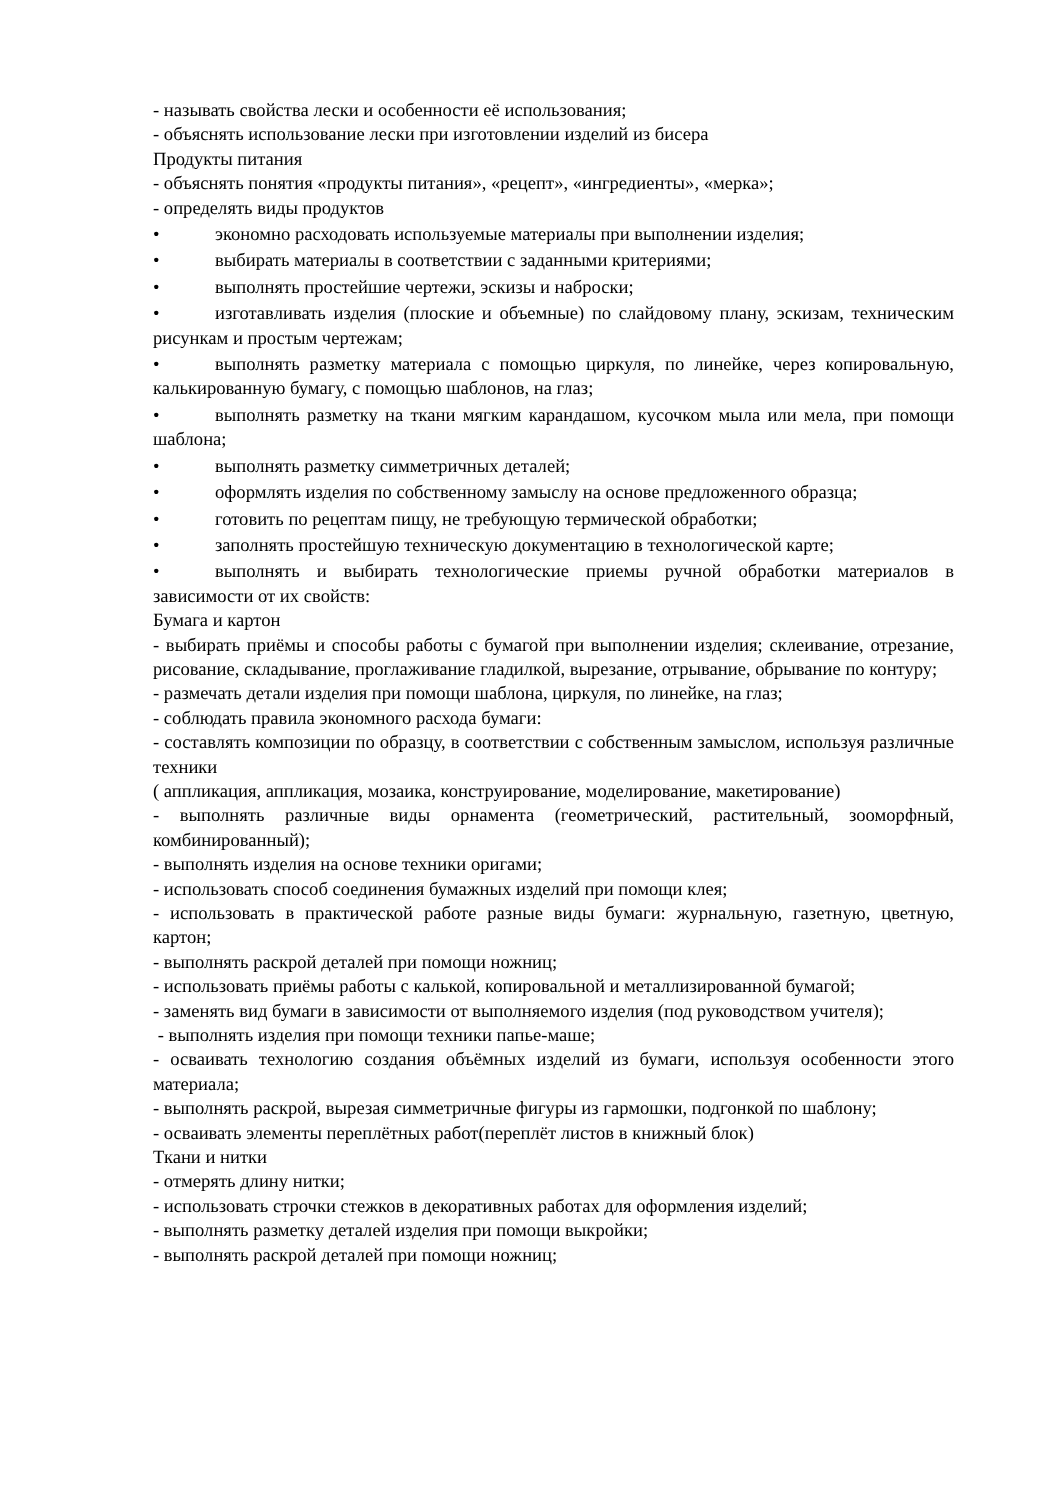- называть свойства лески и особенности её использования;
- объяснять использование лески при изготовлении изделий из бисера
Продукты питания
- объяснять понятия «продукты питания», «рецепт», «ингредиенты», «мерка»;
- определять виды продуктов
• экономно расходовать используемые материалы при выполнении изделия;
• выбирать материалы в соответствии с заданными критериями;
• выполнять простейшие чертежи, эскизы и наброски;
• изготавливать изделия (плоские и объемные) по слайдовому плану, эскизам, техническим рисункам и простым чертежам;
• выполнять разметку материала с помощью циркуля, по линейке, через копировальную, калькированную бумагу, с помощью шаблонов, на глаз;
• выполнять разметку на ткани мягким карандашом, кусочком мыла или мела, при помощи шаблона;
• выполнять разметку симметричных деталей;
• оформлять изделия по собственному замыслу на основе предложенного образца;
• готовить по рецептам пищу, не требующую термической обработки;
• заполнять простейшую техническую документацию в технологической карте;
• выполнять и выбирать технологические приемы ручной обработки материалов в зависимости от их свойств:
Бумага и картон
- выбирать приёмы и способы работы с бумагой при выполнении изделия; склеивание, отрезание, рисование, складывание, проглаживание гладилкой, вырезание, отрывание, обрывание по контуру;
- размечать детали изделия при помощи шаблона, циркуля, по линейке, на глаз;
- соблюдать правила экономного расхода бумаги:
- составлять композиции по образцу, в соответствии с собственным замыслом, используя различные техники
( аппликация, аппликация, мозаика, конструирование, моделирование, макетирование)
- выполнять различные виды орнамента (геометрический, растительный, зооморфный, комбинированный);
- выполнять изделия на основе техники оригами;
- использовать способ соединения бумажных изделий при помощи клея;
- использовать в практической работе разные виды бумаги: журнальную, газетную, цветную, картон;
- выполнять раскрой деталей при помощи ножниц;
- использовать приёмы работы с калькой, копировальной и металлизированной бумагой;
- заменять вид бумаги в зависимости от выполняемого изделия (под руководством учителя);
- выполнять изделия при помощи техники папье-маше;
- осваивать технологию создания объёмных изделий из бумаги, используя особенности этого материала;
- выполнять раскрой, вырезая симметричные фигуры из гармошки, подгонкой по шаблону;
- осваивать элементы переплётных работ(переплёт листов в книжный блок)
Ткани и нитки
- отмерять длину нитки;
- использовать строчки стежков в декоративных работах для оформления изделий;
- выполнять разметку деталей изделия при помощи выкройки;
- выполнять раскрой деталей при помощи ножниц;